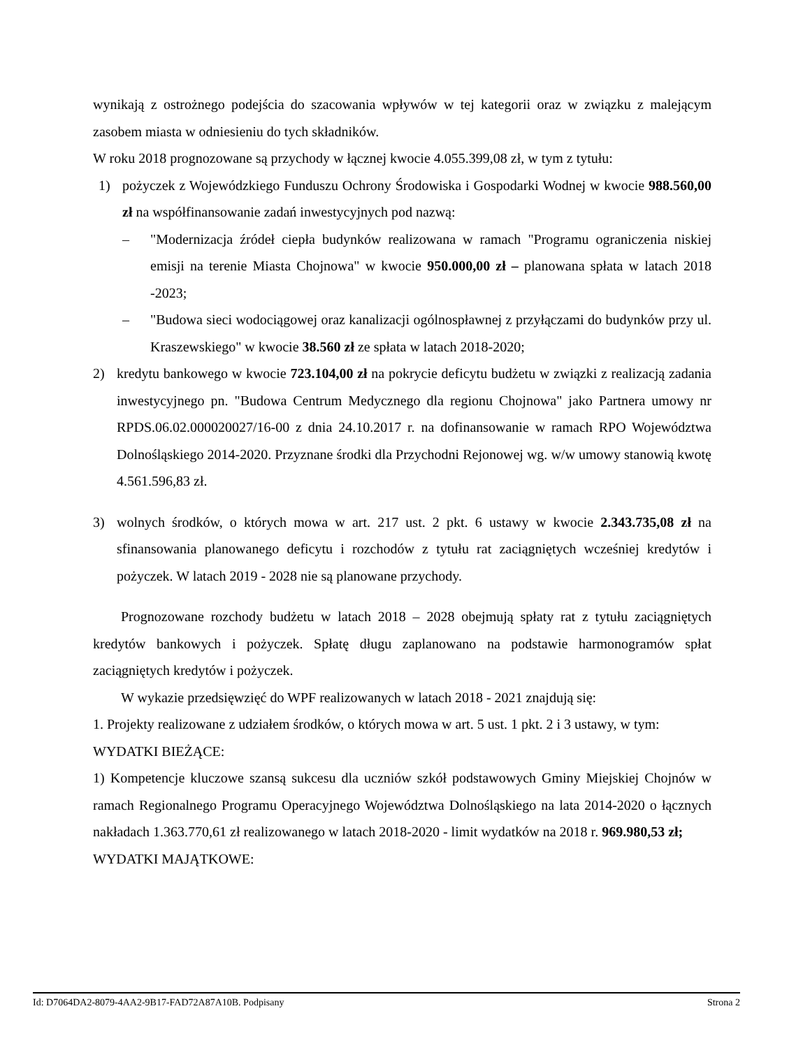wynikają z ostrożnego podejścia do szacowania wpływów w tej kategorii oraz w związku z malejącym zasobem miasta w odniesieniu do tych składników.
W roku 2018 prognozowane są przychody w łącznej kwocie 4.055.399,08 zł, w tym z tytułu:
1) pożyczek z Wojewódzkiego Funduszu Ochrony Środowiska i Gospodarki Wodnej w kwocie 988.560,00 zł na współfinansowanie zadań inwestycyjnych pod nazwą:
– "Modernizacja źródeł ciepła budynków realizowana w ramach "Programu ograniczenia niskiej emisji na terenie Miasta Chojnowa" w kwocie 950.000,00 zł – planowana spłata w latach 2018 -2023;
– "Budowa sieci wodociągowej oraz kanalizacji ogólnospławnej z przyłączami do budynków przy ul. Kraszewskiego" w kwocie 38.560 zł ze spłata w latach 2018-2020;
2) kredytu bankowego w kwocie 723.104,00 zł na pokrycie deficytu budżetu w związki z realizacją zadania inwestycyjnego pn. "Budowa Centrum Medycznego dla regionu Chojnowa" jako Partnera umowy nr RPDS.06.02.000020027/16-00 z dnia 24.10.2017 r. na dofinansowanie w ramach RPO Województwa Dolnośląskiego 2014-2020. Przyznane środki dla Przychodni Rejonowej wg. w/w umowy stanowią kwotę 4.561.596,83 zł.
3) wolnych środków, o których mowa w art. 217 ust. 2 pkt. 6 ustawy w kwocie 2.343.735,08 zł na sfinansowania planowanego deficytu i rozchodów z tytułu rat zaciągniętych wcześniej kredytów i pożyczek. W latach 2019 - 2028 nie są planowane przychody.
Prognozowane rozchody budżetu w latach 2018 – 2028 obejmują spłaty rat z tytułu zaciągniętych kredytów bankowych i pożyczek. Spłatę długu zaplanowano na podstawie harmonogramów spłat zaciągniętych kredytów i pożyczek.
W wykazie przedsięwzięć do WPF realizowanych w latach 2018 - 2021 znajdują się:
1. Projekty realizowane z udziałem środków, o których mowa w art. 5 ust. 1 pkt. 2 i 3 ustawy, w tym:
WYDATKI BIEŻĄCE:
1) Kompetencje kluczowe szansą sukcesu dla uczniów szkół podstawowych Gminy Miejskiej Chojnów w ramach Regionalnego Programu Operacyjnego Województwa Dolnośląskiego na lata 2014-2020 o łącznych nakładach 1.363.770,61 zł realizowanego w latach 2018-2020 - limit wydatków na 2018 r. 969.980,53 zł;
WYDATKI MAJĄTKOWE:
Id: D7064DA2-8079-4AA2-9B17-FAD72A87A10B. Podpisany Strona 2